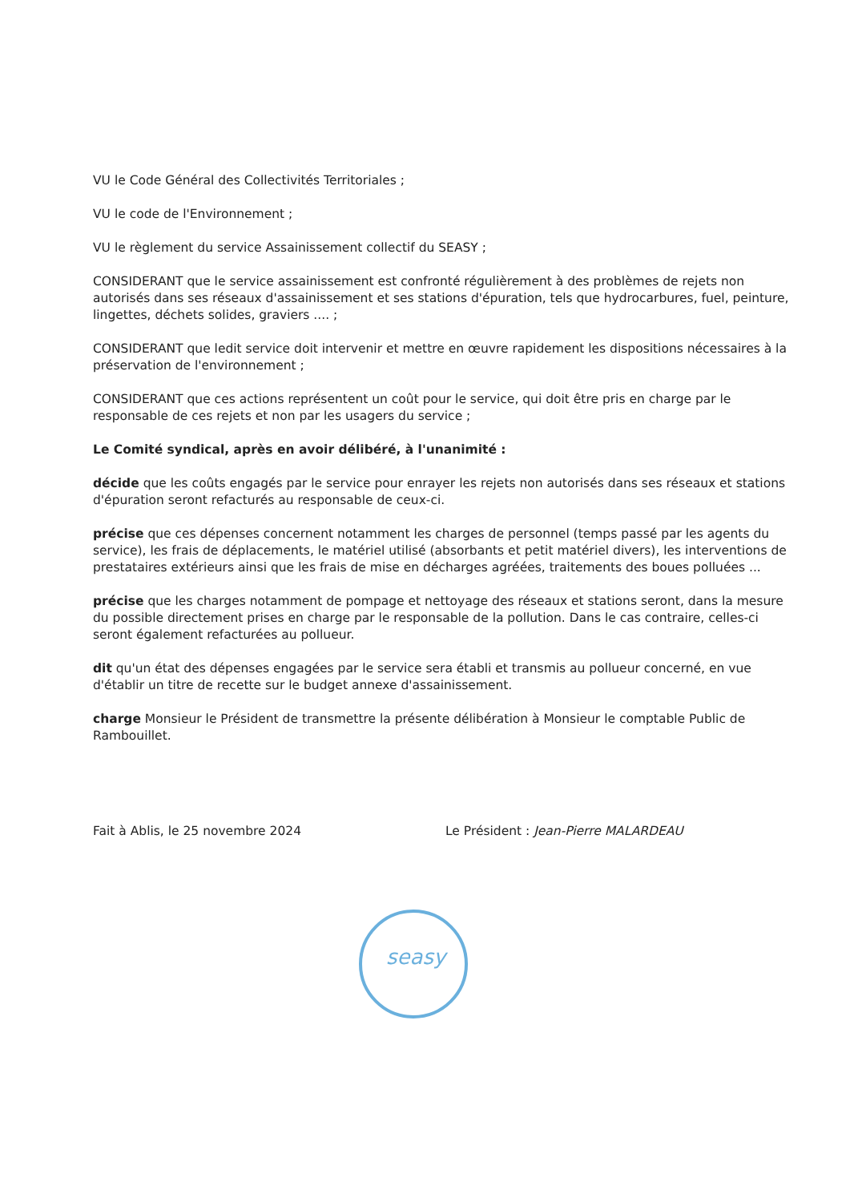VU le Code Général des Collectivités Territoriales ;
VU le code de l'Environnement ;
VU le règlement du service Assainissement collectif du SEASY ;
CONSIDERANT que le service assainissement est confronté régulièrement à des problèmes de rejets non autorisés dans ses réseaux d'assainissement et ses stations d'épuration, tels que hydrocarbures, fuel, peinture, lingettes, déchets solides, graviers .... ;
CONSIDERANT que ledit service doit intervenir et mettre en œuvre rapidement les dispositions nécessaires à la préservation de l'environnement ;
CONSIDERANT que ces actions représentent un coût pour le service, qui doit être pris en charge par le responsable de ces rejets et non par les usagers du service ;
Le Comité syndical, après en avoir délibéré, à l'unanimité :
décide que les coûts engagés par le service pour enrayer les rejets non autorisés dans ses réseaux et stations d'épuration seront refacturés au responsable de ceux-ci.
précise que ces dépenses concernent notamment les charges de personnel (temps passé par les agents du service), les frais de déplacements, le matériel utilisé (absorbants et petit matériel divers), les interventions de prestataires extérieurs ainsi que les frais de mise en décharges agréées, traitements des boues polluées ...
précise que les charges notamment de pompage et nettoyage des réseaux et stations seront, dans la mesure du possible directement prises en charge par le responsable de la pollution. Dans le cas contraire, celles-ci seront également refacturées au pollueur.
dit qu'un état des dépenses engagées par le service sera établi et transmis au pollueur concerné, en vue d'établir un titre de recette sur le budget annexe d'assainissement.
charge Monsieur le Président de transmettre la présente délibération à Monsieur le comptable Public de Rambouillet.
Fait à Ablis, le 25 novembre 2024
Le Président : Jean-Pierre MALARDEAU
seasy